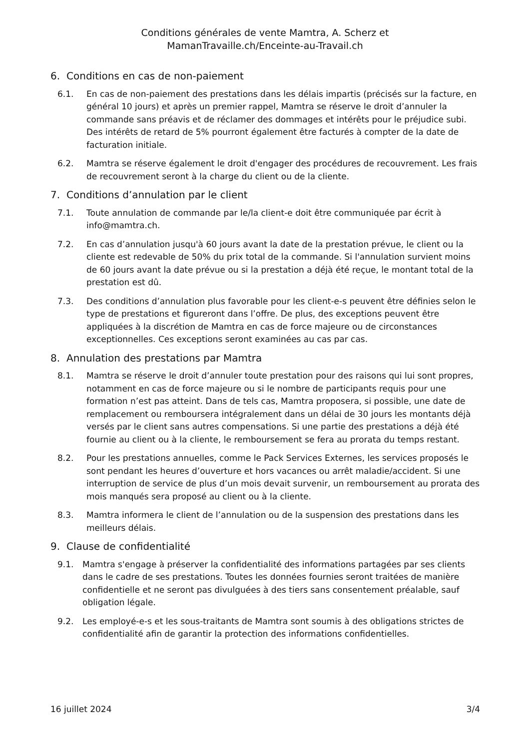Conditions générales de vente Mamtra, A. Scherz et
MamanTravaille.ch/Enceinte-au-Travail.ch
6. Conditions en cas de non-paiement
6.1. En cas de non-paiement des prestations dans les délais impartis (précisés sur la facture, en général 10 jours) et après un premier rappel, Mamtra se réserve le droit d’annuler la commande sans préavis et de réclamer des dommages et intérêts pour le préjudice subi. Des intérêts de retard de 5% pourront également être facturés à compter de la date de facturation initiale.
6.2. Mamtra se réserve également le droit d'engager des procédures de recouvrement. Les frais de recouvrement seront à la charge du client ou de la cliente.
7. Conditions d’annulation par le client
7.1. Toute annulation de commande par le/la client-e doit être communiquée par écrit à info@mamtra.ch.
7.2. En cas d’annulation jusqu'à 60 jours avant la date de la prestation prévue, le client ou la cliente est redevable de 50% du prix total de la commande. Si l'annulation survient moins de 60 jours avant la date prévue ou si la prestation a déjà été reçue, le montant total de la prestation est dû.
7.3. Des conditions d’annulation plus favorable pour les client-e-s peuvent être définies selon le type de prestations et figureront dans l’offre. De plus, des exceptions peuvent être appliquées à la discrétion de Mamtra en cas de force majeure ou de circonstances exceptionnelles. Ces exceptions seront examinées au cas par cas.
8. Annulation des prestations par Mamtra
8.1. Mamtra se réserve le droit d’annuler toute prestation pour des raisons qui lui sont propres, notamment en cas de force majeure ou si le nombre de participants requis pour une formation n’est pas atteint. Dans de tels cas, Mamtra proposera, si possible, une date de remplacement ou remboursera intégralement dans un délai de 30 jours les montants déjà versés par le client sans autres compensations. Si une partie des prestations a déjà été fournie au client ou à la cliente, le remboursement se fera au prorata du temps restant.
8.2. Pour les prestations annuelles, comme le Pack Services Externes, les services proposés le sont pendant les heures d’ouverture et hors vacances ou arrêt maladie/accident. Si une interruption de service de plus d’un mois devait survenir, un remboursement au prorata des mois manqués sera proposé au client ou à la cliente.
8.3. Mamtra informera le client de l’annulation ou de la suspension des prestations dans les meilleurs délais.
9. Clause de confidentialité
9.1. Mamtra s'engage à préserver la confidentialité des informations partagées par ses clients dans le cadre de ses prestations. Toutes les données fournies seront traitées de manière confidentielle et ne seront pas divulguées à des tiers sans consentement préalable, sauf obligation légale.
9.2. Les employé-e-s et les sous-traitants de Mamtra sont soumis à des obligations strictes de confidentialité afin de garantir la protection des informations confidentielles.
16 juillet 2024 3/4